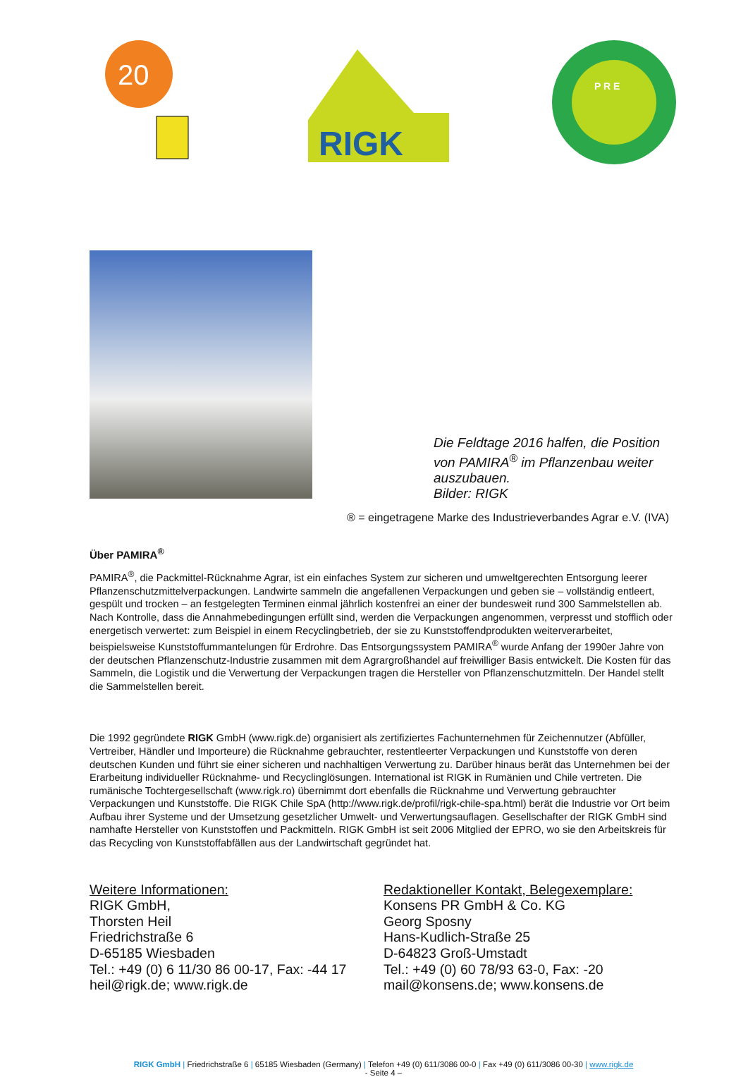20
RIGK
P R E
Die Feldtage 2016 halfen, die Position
von PAMIRA<sup>®</sup> im Pflanzenbau weiter
auszubauen.
Bilder: RIGK
® = eingetragene Marke des Industrieverbandes Agrar e.V. (IVA)
Über PAMIRA<sup>®</sup>
PAMIRA<sup>®</sup>, die Packmittel-Rücknahme Agrar, ist ein einfaches System zur sicheren und umweltgerechten Entsorgung leerer Pflanzenschutzmittelverpackungen. Landwirte sammeln die angefallenen Verpackungen und geben sie – vollständig entleert, gespült und trocken – an festgelegten Terminen einmal jährlich kostenfrei an einer der bundesweit rund 300 Sammelstellen ab. Nach Kontrolle, dass die Annahmebedingungen erfüllt sind, werden die Verpackungen angenommen, verpresst und stofflich oder energetisch verwertet: zum Beispiel in einem Recyclingbetrieb, der sie zu Kunststoffendprodukten weiterverarbeitet, beispielsweise Kunststoffummantelungen für Erdrohre. Das Entsorgungssystem PAMIRA<sup>®</sup> wurde Anfang der 1990er Jahre von der deutschen Pflanzenschutz-Industrie zusammen mit dem Agrargroßhandel auf freiwilliger Basis entwickelt. Die Kosten für das Sammeln, die Logistik und die Verwertung der Verpackungen tragen die Hersteller von Pflanzenschutzmitteln. Der Handel stellt die Sammelstellen bereit.
Die 1992 gegründete RIGK GmbH (www.rigk.de) organisiert als zertifiziertes Fachunternehmen für Zeichennutzer (Abfüller, Vertreiber, Händler und Importeure) die Rücknahme gebrauchter, restentleerter Verpackungen und Kunststoffe von deren deutschen Kunden und führt sie einer sicheren und nachhaltigen Verwertung zu. Darüber hinaus berät das Unternehmen bei der Erarbeitung individueller Rücknahme- und Recyclinglösungen. International ist RIGK in Rumänien und Chile vertreten. Die rumänische Tochtergesellschaft (www.rigk.ro) übernimmt dort ebenfalls die Rücknahme und Verwertung gebrauchter Verpackungen und Kunststoffe. Die RIGK Chile SpA (http://www.rigk.de/profil/rigk-chile-spa.html) berät die Industrie vor Ort beim Aufbau ihrer Systeme und der Umsetzung gesetzlicher Umwelt- und Verwertungsauflagen. Gesellschafter der RIGK GmbH sind namhafte Hersteller von Kunststoffen und Packmitteln. RIGK GmbH ist seit 2006 Mitglied der EPRO, wo sie den Arbeitskreis für das Recycling von Kunststoffabfällen aus der Landwirtschaft gegründet hat.
Weitere Informationen:
RIGK GmbH,
Thorsten Heil
Friedrichstraße 6
D-65185 Wiesbaden
Tel.: +49 (0) 6 11/30 86 00-17, Fax: -44 17
heil@rigk.de; www.rigk.de
Redaktioneller Kontakt, Belegexemplare:
Konsens PR GmbH & Co. KG
Georg Sposny
Hans-Kudlich-Straße 25
D-64823 Groß-Umstadt
Tel.: +49 (0) 60 78/93 63-0, Fax: -20
mail@konsens.de; www.konsens.de
RIGK GmbH | Friedrichstraße 6 | 65185 Wiesbaden (Germany) | Telefon +49 (0) 611/3086 00-0 | Fax +49 (0) 611/3086 00-30 | www.rigk.de
- Seite 4 –